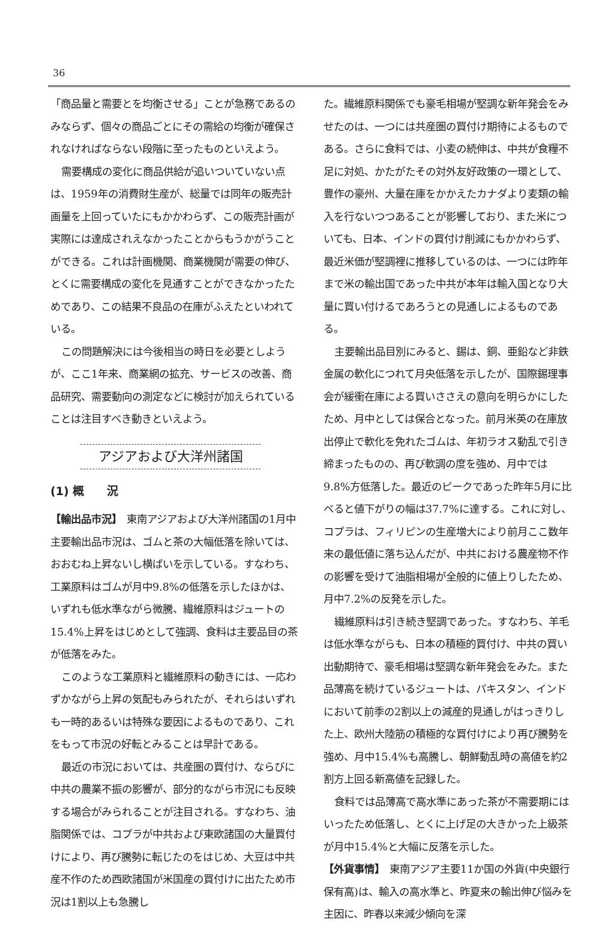36
「商品量と需要とを均衡させる」ことが急務であるのみならず、個々の商品ごとにその需給の均衡が確保されなければならない段階に至ったものといえよう。
需要構成の変化に商品供給が追いついていない点は、1959年の消費財生産が、総量では同年の販売計画量を上回っていたにもかかわらず、この販売計画が実際には達成されえなかったことからもうかがうことができる。これは計画機関、商業機関が需要の伸び、とくに需要構成の変化を見通すことができなかったためであり、この結果不良品の在庫がふえたといわれている。
この問題解決には今後相当の時日を必要としようが、ここ1年来、商業網の拡充、サービスの改善、商品研究、需要動向の測定などに検討が加えられていることは注目すべき動きといえよう。
アジアおよび大洋州諸国
(1) 概　　況
【輸出品市況】　東南アジアおよび大洋州諸国の1月中主要輸出品市況は、ゴムと茶の大幅低落を除いては、おおむね上昇ないし横ばいを示している。すなわち、工業原料はゴムが月中9.8%の低落を示したほかは、いずれも低水準ながら微騰、繊維原料はジュートの15.4%上昇をはじめとして強調、食料は主要品目の茶が低落をみた。
このような工業原料と繊維原料の動きには、一応わずかながら上昇の気配もみられたが、それらはいずれも一時的あるいは特殊な要因によるものであり、これをもって市況の好転とみることは早計である。
最近の市況においては、共産圏の買付け、ならびに中共の農業不振の影響が、部分的ながら市況にも反映する場合がみられることが注目される。すなわち、油脂関係では、コプラが中共および東欧諸国の大量買付けにより、再び騰勢に転じたのをはじめ、大豆は中共産不作のため西欧諸国が米国産の買付けに出たため市況は1割以上も急騰し
た。繊維原料関係でも豪毛相場が堅調な新年発会をみせたのは、一つには共産圏の買付け期待によるものである。さらに食料では、小麦の続伸は、中共が食糧不足に対処、かたがたその対外友好政策の一環として、豊作の豪州、大量在庫をかかえたカナダより麦類の輸入を行ないつつあることが影響しており、また米についても、日本、インドの買付け削減にもかかわらず、最近米価が堅調裡に推移しているのは、一つには昨年まで米の輸出国であった中共が本年は輸入国となり大量に買い付けるであろうとの見通しによるものである。
主要輸出品目別にみると、錫は、銅、亜鉛など非鉄金属の軟化につれて月央低落を示したが、国際錫理事会が緩衝在庫による買いささえの意向を明らかにしたため、月中としては保合となった。前月米英の在庫放出停止で軟化を免れたゴムは、年初ラオス動乱で引き締まったものの、再び軟調の度を強め、月中では9.8%方低落した。最近のピークであった昨年5月に比べると値下がりの幅は37.7%に達する。これに対し、コプラは、フィリピンの生産増大により前月ここ数年来の最低値に落ち込んだが、中共における農産物不作の影響を受けて油脂相場が全般的に値上りしたため、月中7.2%の反発を示した。
繊維原料は引き続き堅調であった。すなわち、羊毛は低水準ながらも、日本の積極的買付け、中共の買い出動期待で、豪毛相場は堅調な新年発会をみた。また品薄高を続けているジュートは、パキスタン、インドにおいて前季の2割以上の減産的見通しがはっきりした上、欧州大陸筋の積極的な買付けにより再び騰勢を強め、月中15.4%も高騰し、朝鮮動乱時の高値を約2割方上回る新高値を記録した。
食料では品薄高で高水準にあった茶が不需要期にはいったため低落し、とくに上げ足の大きかった上級茶が月中15.4%と大幅に反落を示した。
【外貨事情】　東南アジア主要11か国の外貨(中央銀行保有高)は、輸入の高水準と、昨夏来の輸出伸び悩みを主因に、昨春以来減少傾向を深